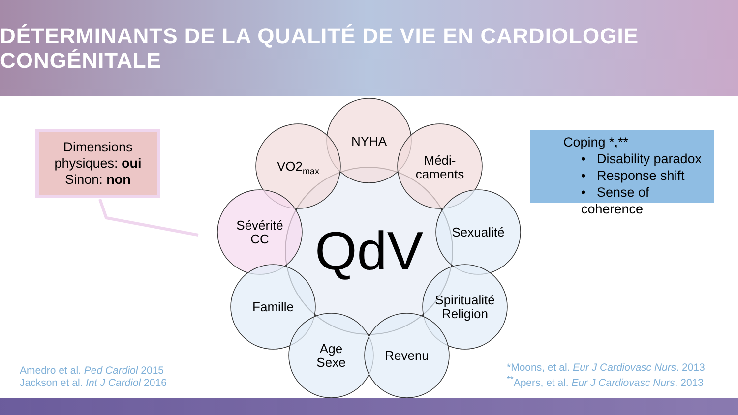DÉTERMINANTS DE LA QUALITÉ DE VIE EN CARDIOLOGIE CONGÉNITALE
NYHA
VO2<sub>max</sub>
Médi-
caments
Sévérité
CC
Sexualité
Famille
Spiritualité
Religion
Age
Sexe
Revenu
QdV
Dimensions physiques: oui
Sinon: non
Coping *,**
• Disability paradox
• Response shift
• Sense of coherence
Amedro et al. Ped Cardiol 2015
Jackson et al. Int J Cardiol 2016
*Moons, et al. Eur J Cardiovasc Nurs. 2013
<sup>**</sup> Apers, et al. Eur J Cardiovasc Nurs. 2013